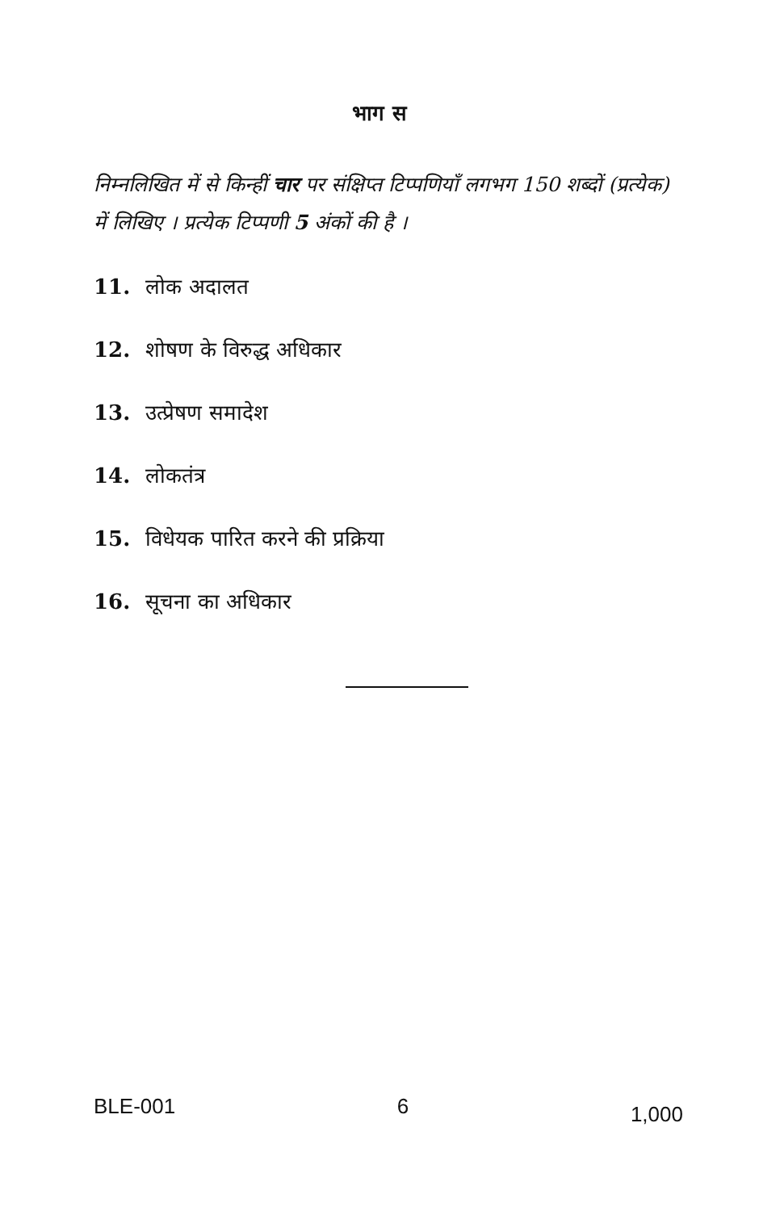भाग स
निम्नलिखित में से किन्हीं चार पर संक्षिप्त टिप्पणियाँ लगभग 150 शब्दों (प्रत्येक) में लिखिए । प्रत्येक टिप्पणी 5 अंकों की है ।
11. लोक अदालत
12. शोषण के विरुद्ध अधिकार
13. उत्प्रेषण समादेश
14. लोकतंत्र
15. विधेयक पारित करने की प्रक्रिया
16. सूचना का अधिकार
BLE-001 6 1,000